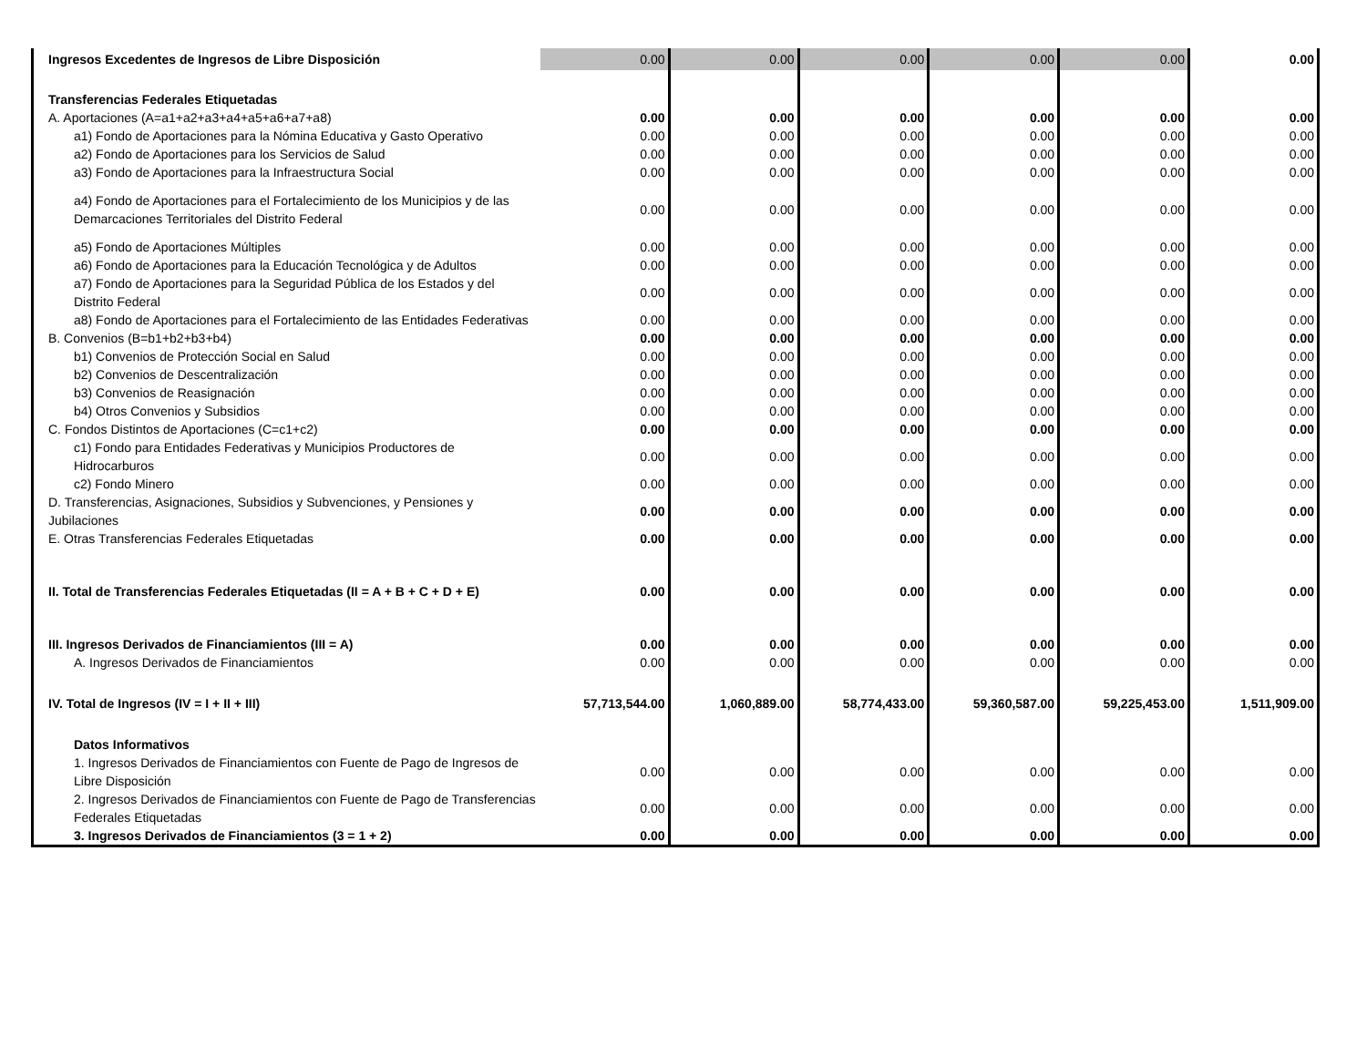| Ingresos Excedentes de Ingresos de Libre Disposición | 0.00 | 0.00 | 0.00 | 0.00 | 0.00 | 0.00 |
| Transferencias Federales Etiquetadas | | | | | | |
| A. Aportaciones (A=a1+a2+a3+a4+a5+a6+a7+a8) | 0.00 | 0.00 | 0.00 | 0.00 | 0.00 | 0.00 |
| a1) Fondo de Aportaciones para la Nómina Educativa y Gasto Operativo | 0.00 | 0.00 | 0.00 | 0.00 | 0.00 | 0.00 |
| a2) Fondo de Aportaciones para los Servicios de Salud | 0.00 | 0.00 | 0.00 | 0.00 | 0.00 | 0.00 |
| a3) Fondo de Aportaciones para la Infraestructura Social | 0.00 | 0.00 | 0.00 | 0.00 | 0.00 | 0.00 |
| a4) Fondo de Aportaciones para el Fortalecimiento de los Municipios y de las Demarcaciones Territoriales del Distrito Federal | 0.00 | 0.00 | 0.00 | 0.00 | 0.00 | 0.00 |
| a5) Fondo de Aportaciones Múltiples | 0.00 | 0.00 | 0.00 | 0.00 | 0.00 | 0.00 |
| a6) Fondo de Aportaciones para la Educación Tecnológica y de Adultos | 0.00 | 0.00 | 0.00 | 0.00 | 0.00 | 0.00 |
| a7) Fondo de Aportaciones para la Seguridad Pública de los Estados y del Distrito Federal | 0.00 | 0.00 | 0.00 | 0.00 | 0.00 | 0.00 |
| a8) Fondo de Aportaciones para el Fortalecimiento de las Entidades Federativas | 0.00 | 0.00 | 0.00 | 0.00 | 0.00 | 0.00 |
| B. Convenios (B=b1+b2+b3+b4) | 0.00 | 0.00 | 0.00 | 0.00 | 0.00 | 0.00 |
| b1) Convenios de Protección Social en Salud | 0.00 | 0.00 | 0.00 | 0.00 | 0.00 | 0.00 |
| b2) Convenios de Descentralización | 0.00 | 0.00 | 0.00 | 0.00 | 0.00 | 0.00 |
| b3) Convenios de Reasignación | 0.00 | 0.00 | 0.00 | 0.00 | 0.00 | 0.00 |
| b4) Otros Convenios y Subsidios | 0.00 | 0.00 | 0.00 | 0.00 | 0.00 | 0.00 |
| C. Fondos Distintos de Aportaciones (C=c1+c2) | 0.00 | 0.00 | 0.00 | 0.00 | 0.00 | 0.00 |
| c1) Fondo para Entidades Federativas y Municipios Productores de Hidrocarburos | 0.00 | 0.00 | 0.00 | 0.00 | 0.00 | 0.00 |
| c2) Fondo Minero | 0.00 | 0.00 | 0.00 | 0.00 | 0.00 | 0.00 |
| D. Transferencias, Asignaciones, Subsidios y Subvenciones, y Pensiones y Jubilaciones | 0.00 | 0.00 | 0.00 | 0.00 | 0.00 | 0.00 |
| E. Otras Transferencias Federales Etiquetadas | 0.00 | 0.00 | 0.00 | 0.00 | 0.00 | 0.00 |
| II. Total de Transferencias Federales Etiquetadas (II = A + B + C + D + E) | 0.00 | 0.00 | 0.00 | 0.00 | 0.00 | 0.00 |
| III. Ingresos Derivados de Financiamientos (III = A) | 0.00 | 0.00 | 0.00 | 0.00 | 0.00 | 0.00 |
| A. Ingresos Derivados de Financiamientos | 0.00 | 0.00 | 0.00 | 0.00 | 0.00 | 0.00 |
| IV. Total de Ingresos (IV = I + II + III) | 57,713,544.00 | 1,060,889.00 | 58,774,433.00 | 59,360,587.00 | 59,225,453.00 | 1,511,909.00 |
| Datos Informativos | | | | | | |
| 1. Ingresos Derivados de Financiamientos con Fuente de Pago de Ingresos de Libre Disposición | 0.00 | 0.00 | 0.00 | 0.00 | 0.00 | 0.00 |
| 2. Ingresos Derivados de Financiamientos con Fuente de Pago de Transferencias Federales Etiquetadas | 0.00 | 0.00 | 0.00 | 0.00 | 0.00 | 0.00 |
| 3. Ingresos Derivados de Financiamientos (3 = 1 + 2) | 0.00 | 0.00 | 0.00 | 0.00 | 0.00 | 0.00 |